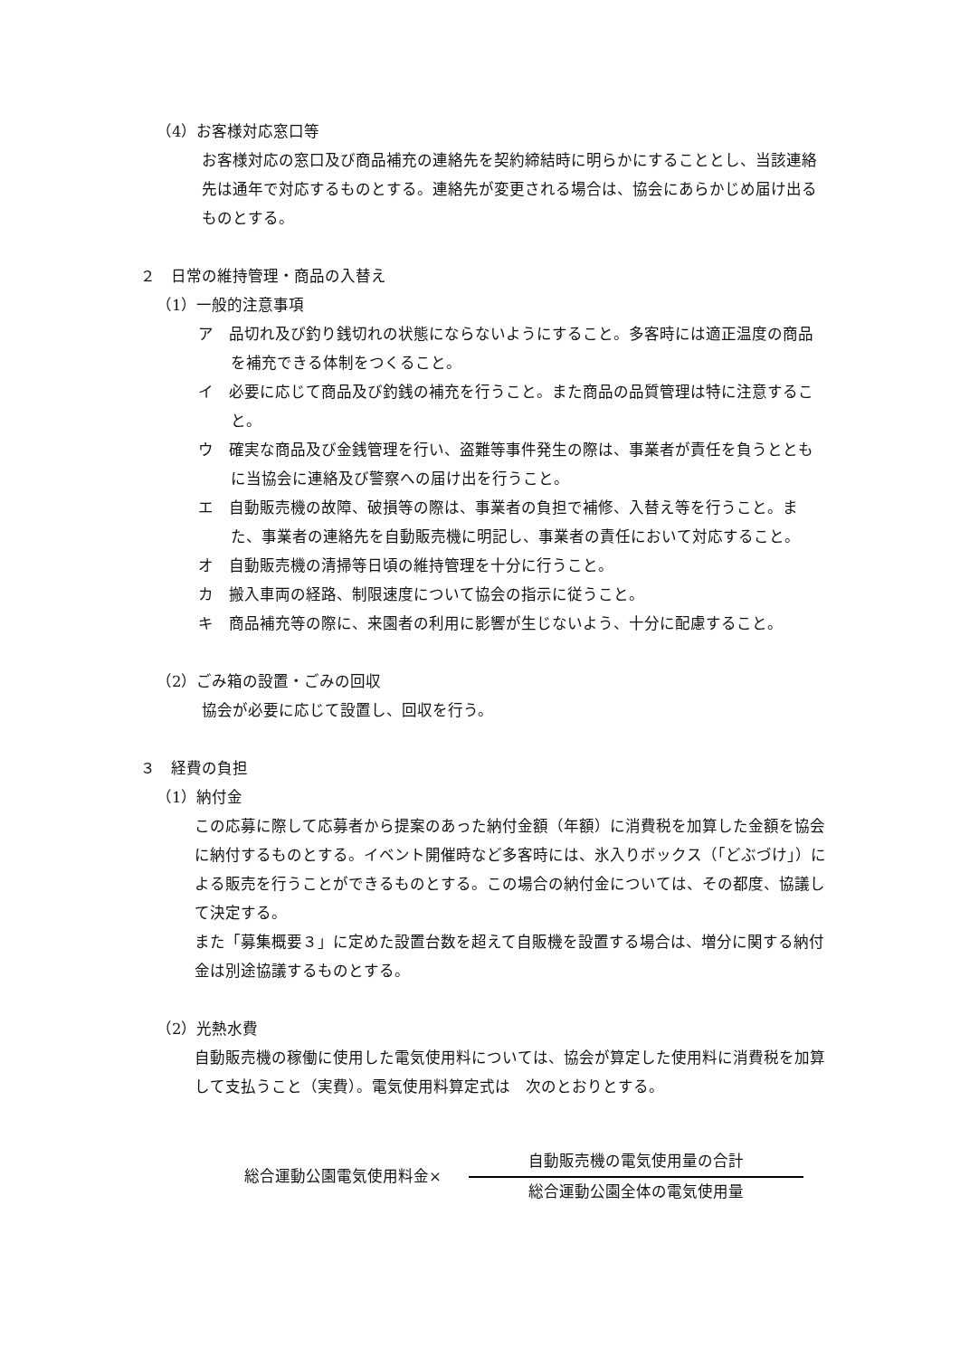（4）お客様対応窓口等
お客様対応の窓口及び商品補充の連絡先を契約締結時に明らかにすることとし、当該連絡先は通年で対応するものとする。連絡先が変更される場合は、協会にあらかじめ届け出るものとする。
２　日常の維持管理・商品の入替え
（1）一般的注意事項
ア　品切れ及び釣り銭切れの状態にならないようにすること。多客時には適正温度の商品を補充できる体制をつくること。
イ　必要に応じて商品及び釣銭の補充を行うこと。また商品の品質管理は特に注意すること。
ウ　確実な商品及び金銭管理を行い、盗難等事件発生の際は、事業者が責任を負うとともに当協会に連絡及び警察への届け出を行うこと。
エ　自動販売機の故障、破損等の際は、事業者の負担で補修、入替え等を行うこと。また、事業者の連絡先を自動販売機に明記し、事業者の責任において対応すること。
オ　自動販売機の清掃等日頃の維持管理を十分に行うこと。
カ　搬入車両の経路、制限速度について協会の指示に従うこと。
キ　商品補充等の際に、来園者の利用に影響が生じないよう、十分に配慮すること。
（2）ごみ箱の設置・ごみの回収
協会が必要に応じて設置し、回収を行う。
３　経費の負担
（1）納付金
この応募に際して応募者から提案のあった納付金額（年額）に消費税を加算した金額を協会に納付するものとする。イベント開催時など多客時には、氷入りボックス（「どぶづけ」）による販売を行うことができるものとする。この場合の納付金については、その都度、協議して決定する。
また「募集概要３」に定めた設置台数を超えて自販機を設置する場合は、増分に関する納付金は別途協議するものとする。
（2）光熱水費
自動販売機の稼働に使用した電気使用料については、協会が算定した使用料に消費税を加算して支払うこと（実費）。電気使用料算定式は　次のとおりとする。
総合運動公園電気使用料金×
自動販売機の電気使用量の合計
総合運動公園全体の電気使用量